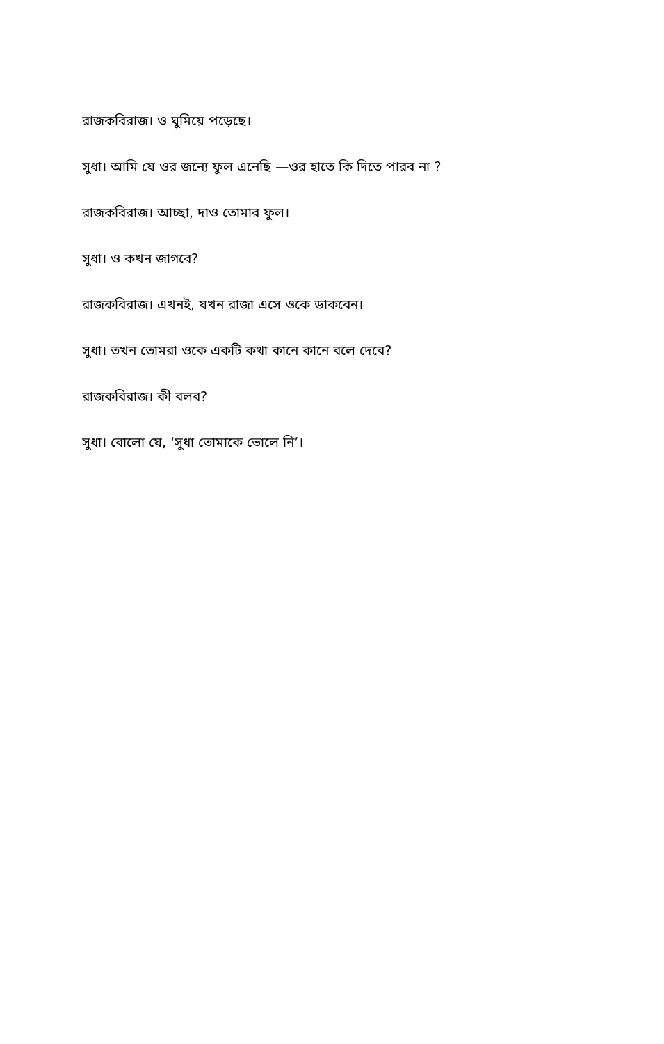রাজকবিরাজ। ও ঘুমিয়ে পড়েছে।
সুধা। আমি যে ওর জন্যে ফুল এনেছি —ওর হাতে কি দিতে পারব না ?
রাজকবিরাজ। আচ্ছা, দাও তোমার ফুল।
সুধা। ও কখন জাগবে?
রাজকবিরাজ। এখনই, যখন রাজা এসে ওকে ডাকবেন।
সুধা। তখন তোমরা ওকে একটি কথা কানে কানে বলে দেবে?
রাজকবিরাজ। কী বলব?
সুধা। বোলো যে, ‘সুধা তোমাকে ভোলে নি’।